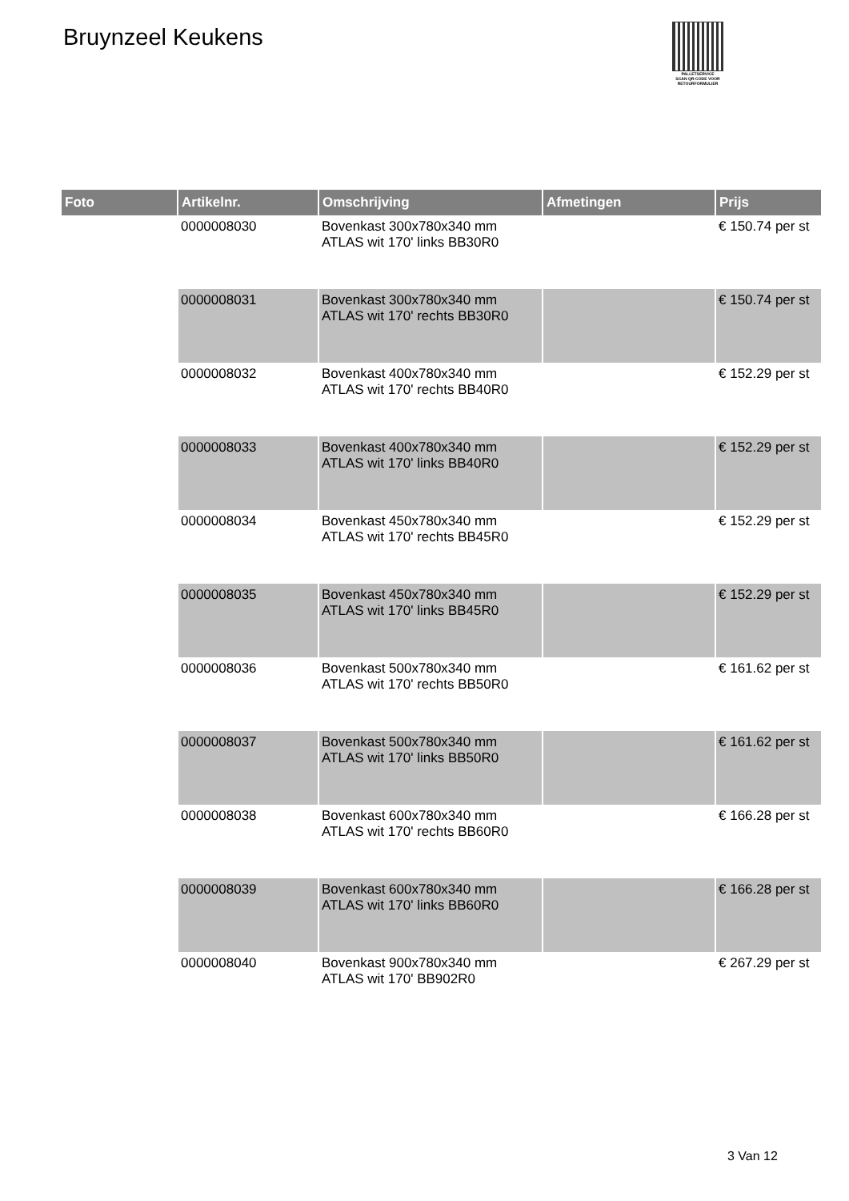Bruynzeel Keukens
PALLETSERVICE
SCAN QR-CODE VOOR RETOURFORMULIER
| Foto | Artikelnr. | Omschrijving | Afmetingen | Prijs |
| --- | --- | --- | --- | --- |
| | 0000008030 | Bovenkast 300x780x340 mm ATLAS wit 170' links BB30R0 | | € 150.74 per st |
| | 0000008031 | Bovenkast 300x780x340 mm ATLAS wit 170' rechts BB30R0 | | € 150.74 per st |
| | 0000008032 | Bovenkast 400x780x340 mm ATLAS wit 170' rechts BB40R0 | | € 152.29 per st |
| | 0000008033 | Bovenkast 400x780x340 mm ATLAS wit 170' links BB40R0 | | € 152.29 per st |
| | 0000008034 | Bovenkast 450x780x340 mm ATLAS wit 170' rechts BB45R0 | | € 152.29 per st |
| | 0000008035 | Bovenkast 450x780x340 mm ATLAS wit 170' links BB45R0 | | € 152.29 per st |
| | 0000008036 | Bovenkast 500x780x340 mm ATLAS wit 170' rechts BB50R0 | | € 161.62 per st |
| | 0000008037 | Bovenkast 500x780x340 mm ATLAS wit 170' links BB50R0 | | € 161.62 per st |
| | 0000008038 | Bovenkast 600x780x340 mm ATLAS wit 170' rechts BB60R0 | | € 166.28 per st |
| | 0000008039 | Bovenkast 600x780x340 mm ATLAS wit 170' links BB60R0 | | € 166.28 per st |
| | 0000008040 | Bovenkast 900x780x340 mm ATLAS wit 170' BB902R0 | | € 267.29 per st |
3 Van 12